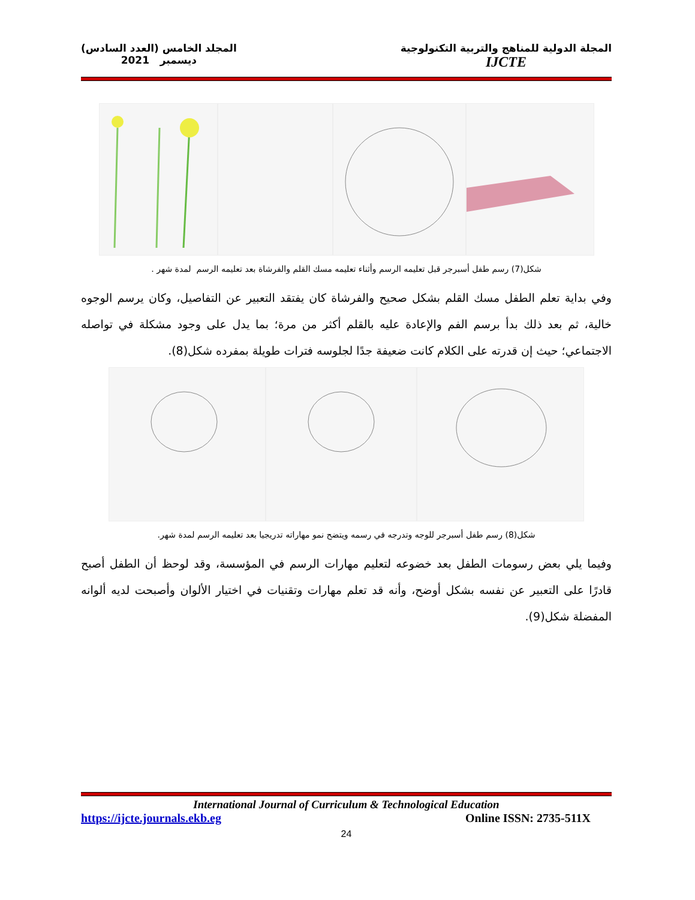المجلة الدولية للمناهج والتربية التكنولوجية
IJCTE
المجلد الخامس (العدد السادس)
ديسمبر 2021
شكل(7) رسم طفل أسبرجر قبل تعليمه الرسم وأثناء تعليمه مسك القلم والفرشاة بعد تعليمه الرسم لمدة شهر .
وفي بداية تعلم الطفل مسك القلم بشكل صحيح والفرشاة كان يفتقد التعبير عن التفاصيل، وكان يرسم الوجوه خالية، ثم بعد ذلك بدأ برسم الفم والإعادة عليه بالقلم أكثر من مرة؛ بما يدل على وجود مشكلة في تواصله الاجتماعي؛ حيث إن قدرته على الكلام كانت ضعيفة جدًا لجلوسه فترات طويلة بمفرده شكل(8).
شكل(8) رسم طفل أسبرجر للوجه وتدرجه في رسمه ويتضح نمو مهاراته تدريجيا بعد تعليمه الرسم لمدة شهر.
وفيما يلي بعض رسومات الطفل بعد خضوعه لتعليم مهارات الرسم في المؤسسة، وقد لوحظ أن الطفل أصبح قادرًا على التعبير عن نفسه بشكل أوضح، وأنه قد تعلم مهارات وتقنيات في اختيار الألوان وأصبحت لديه ألوانه المفضلة شكل(9).
International Journal of Curriculum & Technological Education
https://ijcte.journals.ekb.eg Online ISSN: 2735-511X
24